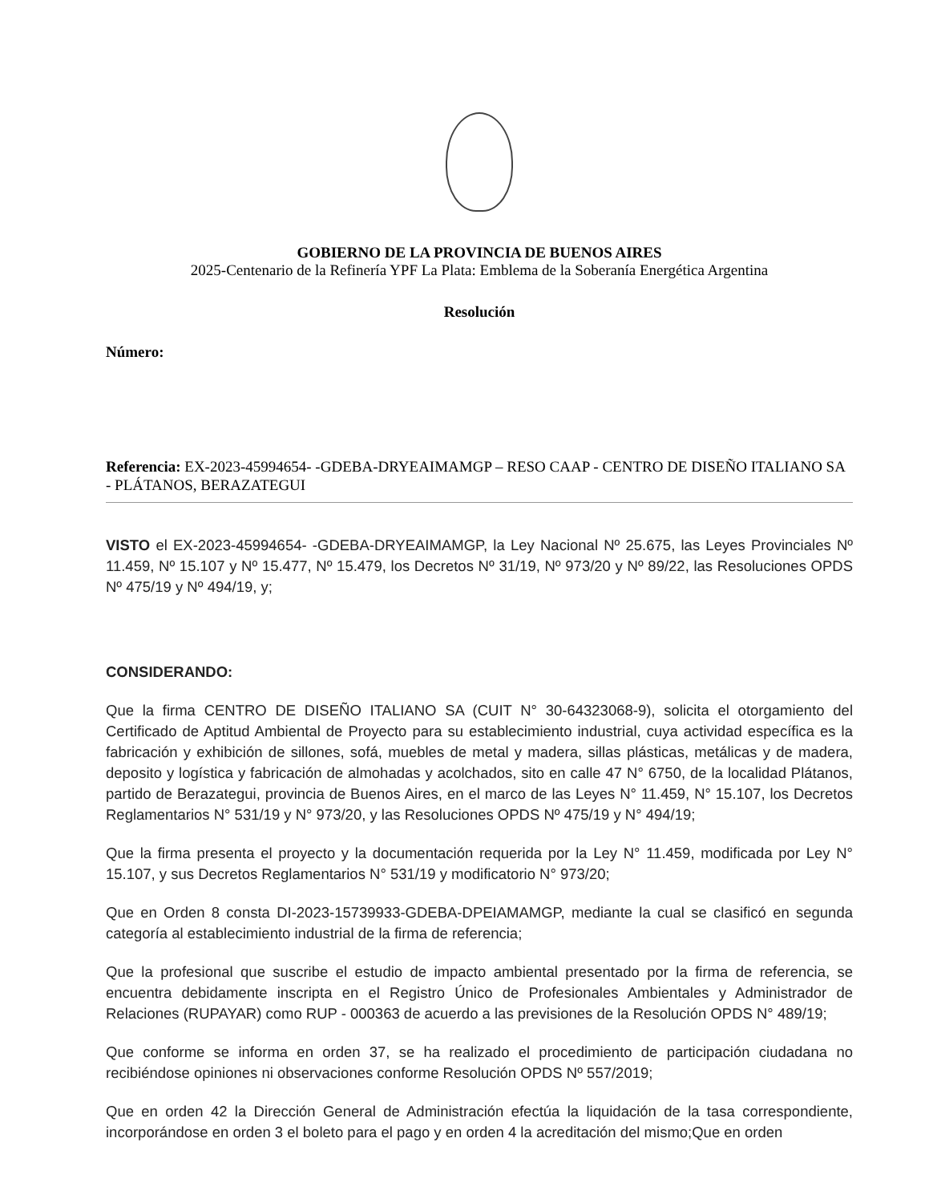GOBIERNO DE LA PROVINCIA DE BUENOS AIRES
2025-Centenario de la Refinería YPF La Plata: Emblema de la Soberanía Energética Argentina
Resolución
Número:
Referencia: EX-2023-45994654- -GDEBA-DRYEAIMAMGP – RESO CAAP - CENTRO DE DISEÑO ITALIANO SA - PLÁTANOS, BERAZATEGUI
VISTO el EX-2023-45994654- -GDEBA-DRYEAIMAMGP, la Ley Nacional Nº 25.675, las Leyes Provinciales Nº 11.459, Nº 15.107 y Nº 15.477, Nº 15.479, los Decretos Nº 31/19, Nº 973/20 y Nº 89/22, las Resoluciones OPDS Nº 475/19 y Nº 494/19, y;
CONSIDERANDO:
Que la firma CENTRO DE DISEÑO ITALIANO SA (CUIT N° 30-64323068-9), solicita el otorgamiento del Certificado de Aptitud Ambiental de Proyecto para su establecimiento industrial, cuya actividad específica es la fabricación y exhibición de sillones, sofá, muebles de metal y madera, sillas plásticas, metálicas y de madera, deposito y logística y fabricación de almohadas y acolchados, sito en calle 47 N° 6750, de la localidad Plátanos, partido de Berazategui, provincia de Buenos Aires, en el marco de las Leyes N° 11.459, N° 15.107, los Decretos Reglamentarios N° 531/19 y N° 973/20, y las Resoluciones OPDS Nº 475/19 y N° 494/19;
Que la firma presenta el proyecto y la documentación requerida por la Ley N° 11.459, modificada por Ley N° 15.107, y sus Decretos Reglamentarios N° 531/19 y modificatorio N° 973/20;
Que en Orden 8 consta DI-2023-15739933-GDEBA-DPEIAMAMGP, mediante la cual se clasificó en segunda categoría al establecimiento industrial de la firma de referencia;
Que la profesional que suscribe el estudio de impacto ambiental presentado por la firma de referencia, se encuentra debidamente inscripta en el Registro Único de Profesionales Ambientales y Administrador de Relaciones (RUPAYAR) como RUP - 000363 de acuerdo a las previsiones de la Resolución OPDS N° 489/19;
Que conforme se informa en orden 37, se ha realizado el procedimiento de participación ciudadana no recibiéndose opiniones ni observaciones conforme Resolución OPDS Nº 557/2019;
Que en orden 42 la Dirección General de Administración efectúa la liquidación de la tasa correspondiente, incorporándose en orden 3 el boleto para el pago y en orden 4 la acreditación del mismo;Que en orden